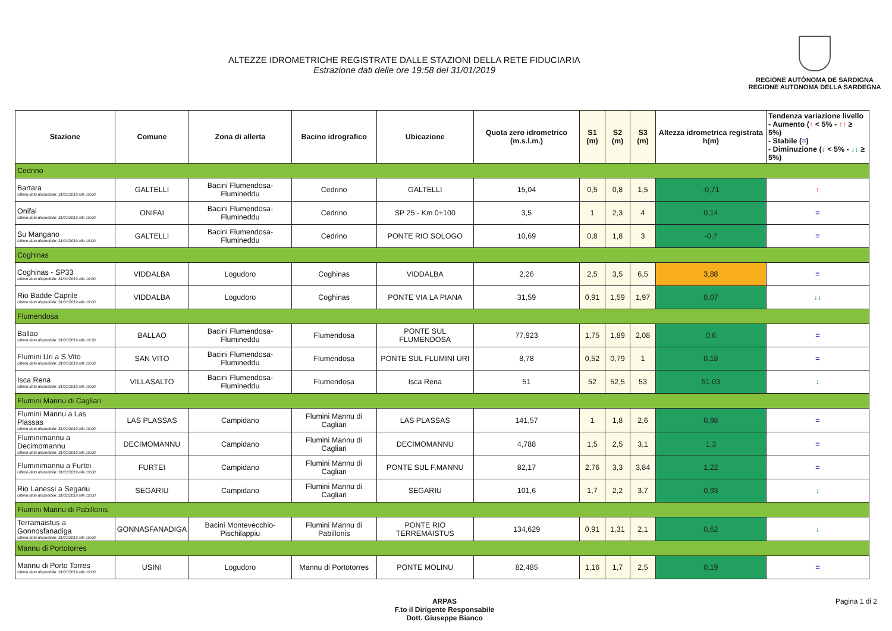ALTEZZE IDROMETRICHE REGISTRATE DALLE STAZIONI DELLA RETE FIDUCIARIA
Estrazione dati delle ore 19:58 del 31/01/2019
REGIONE AUTÒNOMA DE SARDIGNA
REGIONE AUTONOMA DELLA SARDEGNA
| Stazione | Comune | Zona di allerta | Bacino idrografico | Ubicazione | Quota zero idrometrico (m.s.l.m.) | S1 (m) | S2 (m) | S3 (m) | Altezza idrometrica registrata h(m) | Tendenza variazione livello - Aumento ( ↑ < 5% - ↑↑ ≥ 5%) - Stabile ( = ) - Diminuzione ( ↓ < 5% - ↓↓ ≥ 5%) |
| --- | --- | --- | --- | --- | --- | --- | --- | --- | --- | --- |
| Cedrino | | | | | | | | | | |
| Bartara Ultimo dato disponibile: 31/01/2019 alle 19:00 | GALTELLI | Bacini Flumendosa-Flumineddu | Cedrino | GALTELLI | 15,04 | 0,5 | 0,8 | 1,5 | -0,71 | ↑ |
| Onifai Ultimo dato disponibile: 31/01/2019 alle 19:00 | ONIFAI | Bacini Flumendosa-Flumineddu | Cedrino | SP 25 - Km 0+100 | 3,5 | 1 | 2,3 | 4 | 0,14 | = |
| Su Mangano Ultimo dato disponibile: 31/01/2019 alle 19:00 | GALTELLI | Bacini Flumendosa-Flumineddu | Cedrino | PONTE RIO SOLOGO | 10,69 | 0,8 | 1,8 | 3 | -0,7 | = |
| Coghinas | | | | | | | | | | |
| Coghinas - SP33 Ultimo dato disponibile: 31/01/2019 alle 19:00 | VIDDALBA | Logudoro | Coghinas | VIDDALBA | 2,26 | 2,5 | 3,5 | 6,5 | 3,88 | = |
| Rio Badde Caprile Ultimo dato disponibile: 31/01/2019 alle 19:00 | VIDDALBA | Logudoro | Coghinas | PONTE VIA LA PIANA | 31,59 | 0,91 | 1,59 | 1,97 | 0,07 | ↓↓ |
| Flumendosa | | | | | | | | | | |
| Ballao Ultimo dato disponibile: 31/01/2019 alle 19:30 | BALLAO | Bacini Flumendosa-Flumineddu | Flumendosa | PONTE SUL FLUMENDOSA | 77,923 | 1,75 | 1,89 | 2,08 | 0,6 | = |
| Flumini Uri a S.Vito Ultimo dato disponibile: 31/01/2019 alle 19:00 | SAN VITO | Bacini Flumendosa-Flumineddu | Flumendosa | PONTE SUL FLUMINI URI | 8,78 | 0,52 | 0,79 | 1 | 0,18 | = |
| Isca Rena Ultimo dato disponibile: 31/01/2019 alle 19:00 | VILLASALTO | Bacini Flumendosa-Flumineddu | Flumendosa | Isca Rena | 51 | 52 | 52,5 | 53 | 51,03 | ↓ |
| Flumini Mannu di Cagliari | | | | | | | | | | |
| Flumini Mannu a Las Plassas Ultimo dato disponibile: 31/01/2019 alle 19:00 | LAS PLASSAS | Campidano | Flumini Mannu di Cagliari | LAS PLASSAS | 141,57 | 1 | 1,8 | 2,6 | 0,98 | = |
| Fluminimannu a Decimomannu Ultimo dato disponibile: 31/01/2019 alle 19:00 | DECIMOMANNU | Campidano | Flumini Mannu di Cagliari | DECIMOMANNU | 4,788 | 1,5 | 2,5 | 3,1 | 1,3 | = |
| Fluminimannu a Furtei Ultimo dato disponibile: 31/01/2019 alle 19:00 | FURTEI | Campidano | Flumini Mannu di Cagliari | PONTE SUL F.MANNU | 82,17 | 2,76 | 3,3 | 3,84 | 1,22 | = |
| Rio Lanessi a Segariu Ultimo dato disponibile: 31/01/2019 alle 19:00 | SEGARIU | Campidano | Flumini Mannu di Cagliari | SEGARIU | 101,6 | 1,7 | 2,2 | 3,7 | 0,93 | ↓ |
| Flumini Mannu di Pabillonis | | | | | | | | | | |
| Terramaistus a Gonnosfanadiga Ultimo dato disponibile: 31/01/2019 alle 19:00 | GONNASFANADIGA | Bacini Montevecchio-Pischilappiu | Flumini Mannu di Pabillonis | PONTE RIO TERREMAISTUS | 134,629 | 0,91 | 1,31 | 2,1 | 0,62 | ↓ |
| Mannu di Portotorres | | | | | | | | | | |
| Mannu di Porto Torres Ultimo dato disponibile: 31/01/2019 alle 19:00 | USINI | Logudoro | Mannu di Portotorres | PONTE MOLINU | 82,485 | 1,16 | 1,7 | 2,5 | 0,19 | = |
ARPAS
F.to il Dirigente Responsabile
Dott. Giuseppe Bianco
Pagina 1 di 2